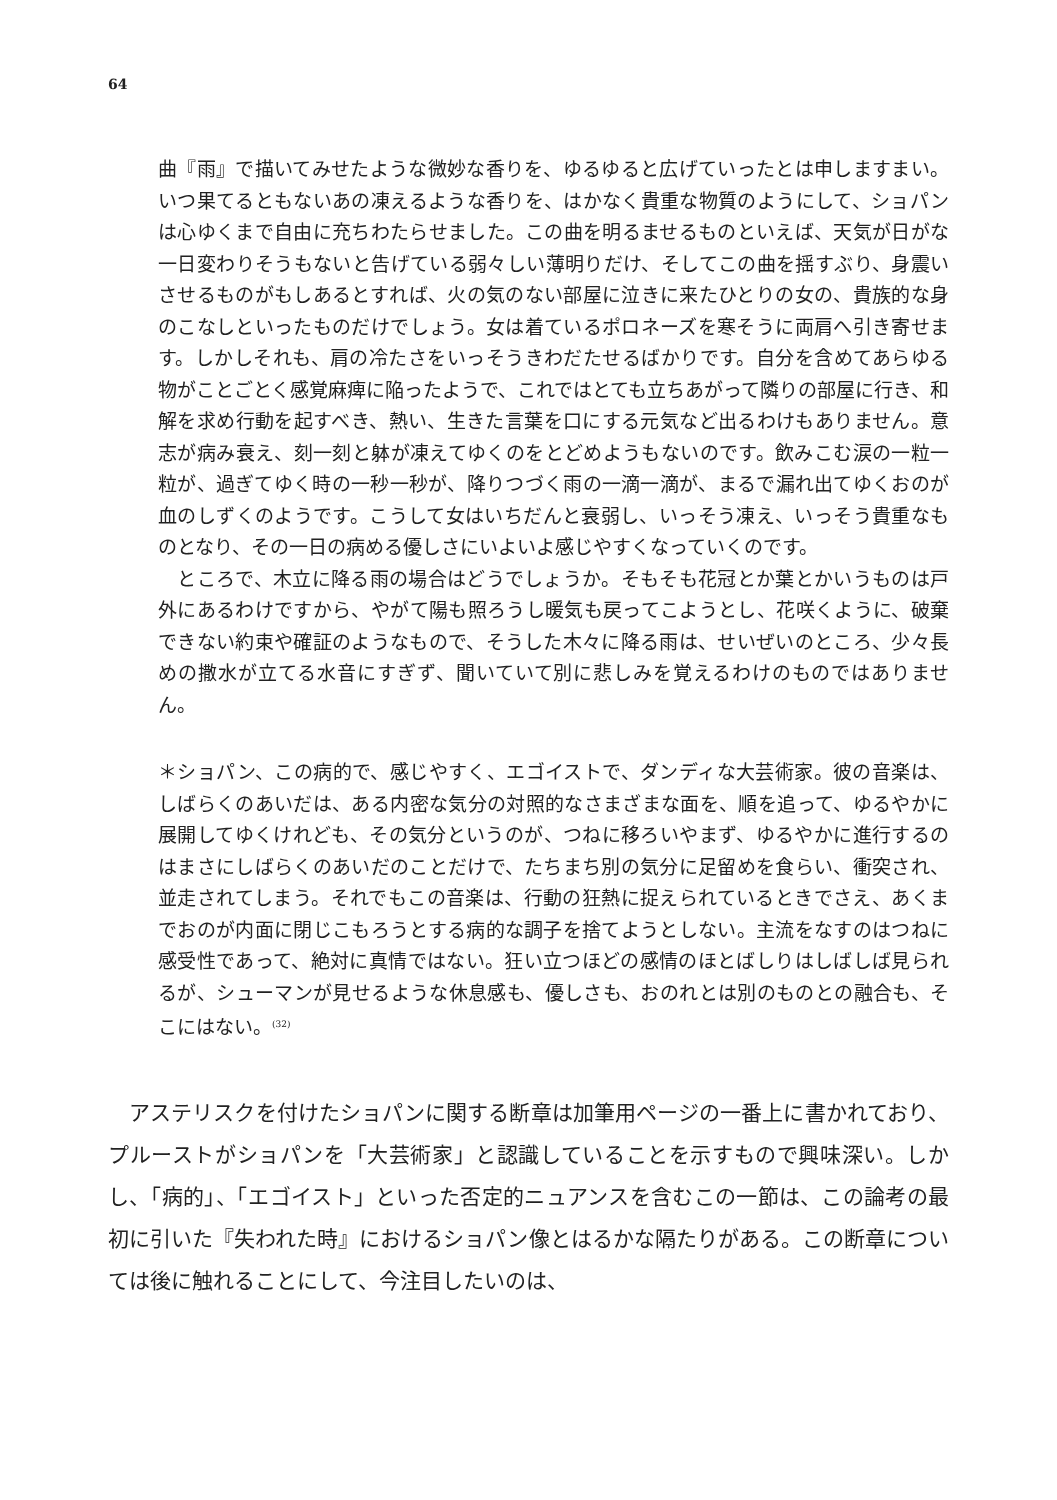64
曲『雨』で描いてみせたような微妙な香りを、ゆるゆると広げていったとは申しますまい。いつ果てるともないあの凍えるような香りを、はかなく貴重な物質のようにして、ショパンは心ゆくまで自由に充ちわたらせました。この曲を明るませるものといえば、天気が日がな一日変わりそうもないと告げている弱々しい薄明りだけ、そしてこの曲を揺すぶり、身震いさせるものがもしあるとすれば、火の気のない部屋に泣きに来たひとりの女の、貴族的な身のこなしといったものだけでしょう。女は着ているポロネーズを寒そうに両肩へ引き寄せます。しかしそれも、肩の冷たさをいっそうきわだたせるばかりです。自分を含めてあらゆる物がことごとく感覚麻痺に陥ったようで、これではとても立ちあがって隣りの部屋に行き、和解を求め行動を起すべき、熱い、生きた言葉を口にする元気など出るわけもありません。意志が病み衰え、刻一刻と躰が凍えてゆくのをとどめようもないのです。飲みこむ涙の一粒一粒が、過ぎてゆく時の一秒一秒が、降りつづく雨の一滴一滴が、まるで漏れ出てゆくおのが血のしずくのようです。こうして女はいちだんと衰弱し、いっそう凍え、いっそう貴重なものとなり、その一日の病める優しさにいよいよ感じやすくなっていくのです。
　ところで、木立に降る雨の場合はどうでしょうか。そもそも花冠とか葉とかいうものは戸外にあるわけですから、やがて陽も照ろうし暖気も戻ってこようとし、花咲くように、破棄できない約束や確証のようなもので、そうした木々に降る雨は、せいぜいのところ、少々長めの撒水が立てる水音にすぎず、聞いていて別に悲しみを覚えるわけのものではありません。
＊ショパン、この病的で、感じやすく、エゴイストで、ダンディな大芸術家。彼の音楽は、しばらくのあいだは、ある内密な気分の対照的なさまざまな面を、順を追って、ゆるやかに展開してゆくけれども、その気分というのが、つねに移ろいやまず、ゆるやかに進行するのはまさにしばらくのあいだのことだけで、たちまち別の気分に足留めを食らい、衝突され、並走されてしまう。それでもこの音楽は、行動の狂熱に捉えられているときでさえ、あくまでおのが内面に閉じこもろうとする病的な調子を捨てようとしない。主流をなすのはつねに感受性であって、絶対に真情ではない。狂い立つほどの感情のほとばしりはしばしば見られるが、シューマンが見せるような休息感も、優しさも、おのれとは別のものとの融合も、そこにはない。<sup>(32)</sup>
　アステリスクを付けたショパンに関する断章は加筆用ページの一番上に書かれており、プルーストがショパンを「大芸術家」と認識していることを示すもので興味深い。しかし、「病的」、「エゴイスト」といった否定的ニュアンスを含むこの一節は、この論考の最初に引いた『失われた時』におけるショパン像とはるかな隔たりがある。この断章については後に触れることにして、今注目したいのは、